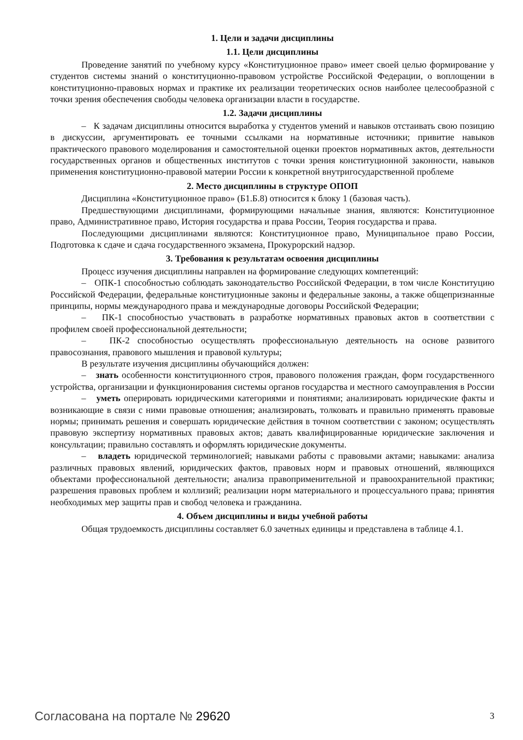1. Цели и задачи дисциплины
1.1. Цели дисциплины
Проведение занятий по учебному курсу «Конституционное право» имеет своей целью формирование у студентов системы знаний о конституционно-правовом устройстве Российской Федерации, о воплощении в конституционно-правовых нормах и практике их реализации теоретических основ наиболее целесообразной с точки зрения обеспечения свободы человека организации власти в государстве.
1.2. Задачи дисциплины
– К задачам дисциплины относится выработка у студентов умений и навыков отстаивать свою позицию в дискуссии, аргументировать ее точными ссылками на нормативные источники; привитие навыков практического правового моделирования и самостоятельной оценки проектов нормативных актов, деятельности государственных органов и общественных институтов с точки зрения конституционной законности, навыков применения конституционно-правовой материи России к конкретной внутригосударственной проблеме
2. Место дисциплины в структуре ОПОП
Дисциплина «Конституционное право» (Б1.Б.8) относится к блоку 1 (базовая часть).
Предшествующими дисциплинами, формирующими начальные знания, являются: Конституционное право, Административное право, История государства и права России, Теория государства и права.
Последующими дисциплинами являются: Конституционное право, Муниципальное право России, Подготовка к сдаче и сдача государственного экзамена, Прокурорский надзор.
3. Требования к результатам освоения дисциплины
Процесс изучения дисциплины направлен на формирование следующих компетенций:
– ОПК-1 способностью соблюдать законодательство Российской Федерации, в том числе Конституцию Российской Федерации, федеральные конституционные законы и федеральные законы, а также общепризнанные принципы, нормы международного права и международные договоры Российской Федерации;
– ПК-1 способностью участвовать в разработке нормативных правовых актов в соответствии с профилем своей профессиональной деятельности;
– ПК-2 способностью осуществлять профессиональную деятельность на основе развитого правосознания, правового мышления и правовой культуры;
В результате изучения дисциплины обучающийся должен:
– знать особенности конституционного строя, правового положения граждан, форм государственного устройства, организации и функционирования системы органов государства и местного самоуправления в России
– уметь оперировать юридическими категориями и понятиями; анализировать юридические факты и возникающие в связи с ними правовые отношения; анализировать, толковать и правильно применять правовые нормы; принимать решения и совершать юридические действия в точном соответствии с законом; осуществлять правовую экспертизу нормативных правовых актов; давать квалифицированные юридические заключения и консультации; правильно составлять и оформлять юридические документы.
– владеть юридической терминологией; навыками работы с правовыми актами; навыками: анализа различных правовых явлений, юридических фактов, правовых норм и правовых отношений, являющихся объектами профессиональной деятельности; анализа правоприменительной и правоохранительной практики; разрешения правовых проблем и коллизий; реализации норм материального и процессуального права; принятия необходимых мер защиты прав и свобод человека и гражданина.
4. Объем дисциплины и виды учебной работы
Общая трудоемкость дисциплины составляет 6.0 зачетных единицы и представлена в таблице 4.1.
Согласована на портале № 29620
3